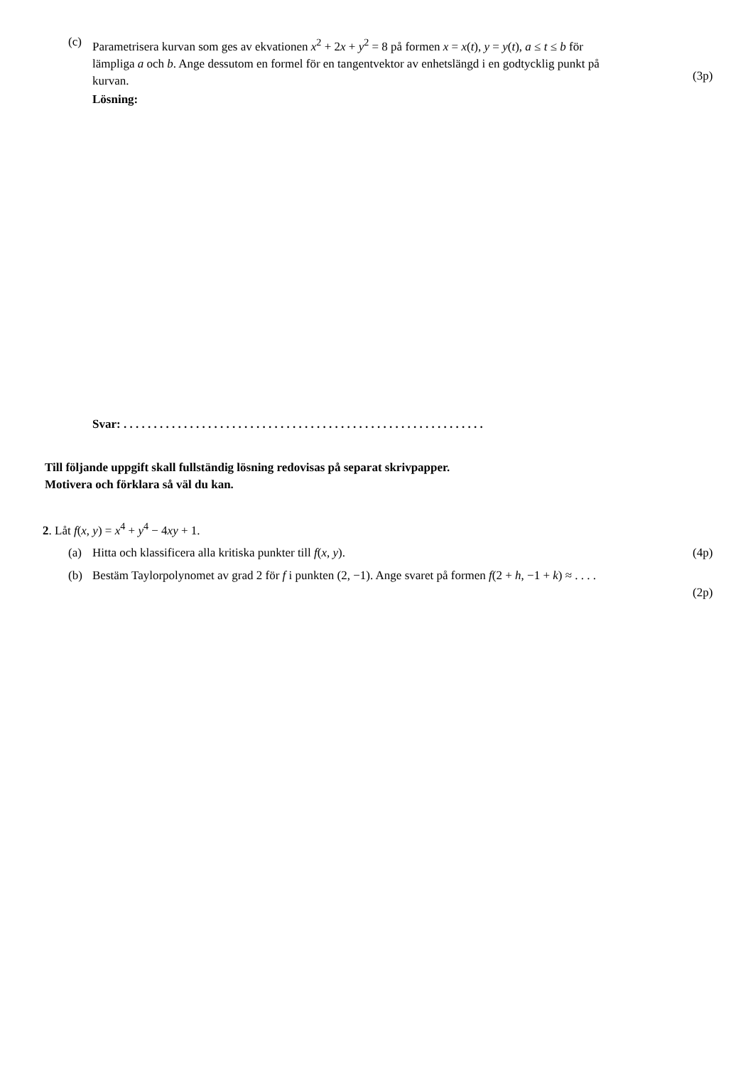(c) Parametrisera kurvan som ges av ekvationen x<sup>2</sup> + 2x + y<sup>2</sup> = 8 på formen x = x(t), y = y(t), a ≤ t ≤ b för lämpliga a och b. Ange dessutom en formel för en tangentvektor av enhetslängd i en godtycklig punkt på kurvan.
(3p)
Lösning:
Svar: . . . . . . . . . . . . . . . . . . . . . . . . . . . . . . . . . . . . . . . . . . . . . . . . . . . . . . . . . . . .
Till följande uppgift skall fullständig lösning redovisas på separat skrivpapper.
Motivera och förklara så väl du kan.
2. Låt f(x, y) = x<sup>4</sup> + y<sup>4</sup> − 4xy + 1.
(a) Hitta och klassificera alla kritiska punkter till f(x, y). (4p)
(b) Bestäm Taylorpolynomet av grad 2 för f i punkten (2, −1). Ange svaret på formen f(2 + h, −1 + k) ≈ . . . .
(2p)